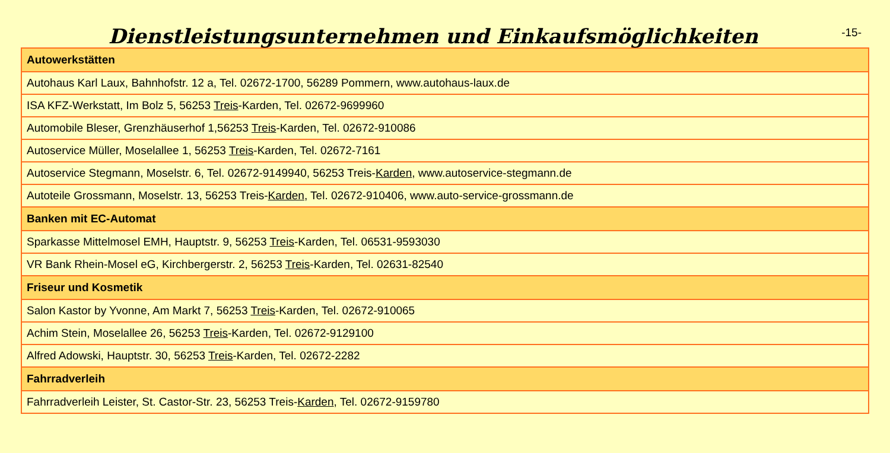Dienstleistungsunternehmen und Einkaufsmöglichkeiten
-15-
| Autowerkstätten |
| --- |
| Autohaus Karl Laux, Bahnhofstr. 12 a, Tel. 02672-1700, 56289 Pommern, www.autohaus-laux.de |
| ISA KFZ-Werkstatt, Im Bolz 5, 56253 Treis -Karden, Tel. 02672-9699960 |
| Automobile Bleser, Grenzhäuserhof 1,56253 Treis -Karden, Tel. 02672-910086 |
| Autoservice Müller, Moselallee 1, 56253 Treis -Karden, Tel. 02672-7161 |
| Autoservice Stegmann, Moselstr. 6, Tel. 02672-9149940, 56253 Treis- Karden , www.autoservice-stegmann.de |
| Autoteile Grossmann, Moselstr. 13, 56253 Treis- Karden , Tel. 02672-910406, www.auto-service-grossmann.de |
| Banken mit EC-Automat |
| Sparkasse Mittelmosel EMH, Hauptstr. 9, 56253 Treis -Karden, Tel. 06531-9593030 |
| VR Bank Rhein-Mosel eG, Kirchbergerstr. 2, 56253 Treis -Karden, Tel. 02631-82540 |
| Friseur und Kosmetik |
| Salon Kastor by Yvonne, Am Markt 7, 56253 Treis -Karden, Tel. 02672-910065 |
| Achim Stein, Moselallee 26, 56253 Treis -Karden, Tel. 02672-9129100 |
| Alfred Adowski, Hauptstr. 30, 56253 Treis -Karden, Tel. 02672-2282 |
| Fahrradverleih |
| Fahrradverleih Leister, St. Castor-Str. 23, 56253 Treis- Karden , Tel. 02672-9159780 |